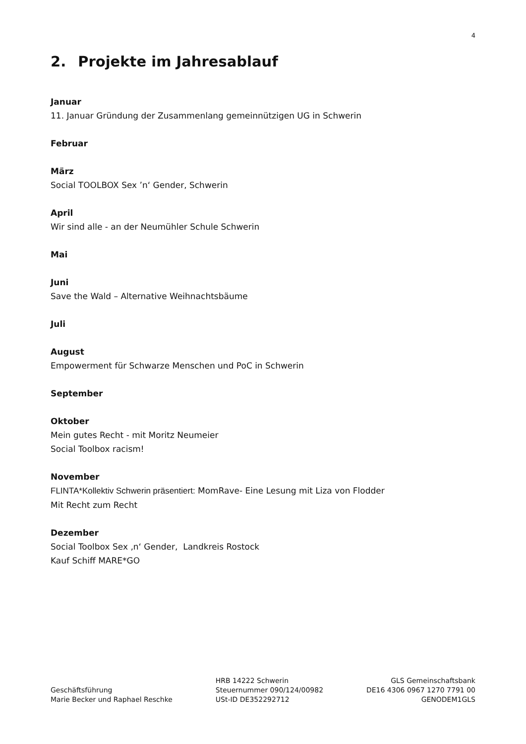4
2. Projekte im Jahresablauf
Januar
11. Januar Gründung der Zusammenlang gemeinnützigen UG in Schwerin
Februar
März
Social TOOLBOX Sex ’n‘ Gender, Schwerin
April
Wir sind alle - an der Neumühler Schule Schwerin
Mai
Juni
Save the Wald – Alternative Weihnachtsbäume
Juli
August
Empowerment für Schwarze Menschen und PoC in Schwerin
September
Oktober
Mein gutes Recht - mit Moritz Neumeier
Social Toolbox racism!
November
FLINTA*Kollektiv Schwerin präsentiert: MomRave- Eine Lesung mit Liza von Flodder
Mit Recht zum Recht
Dezember
Social Toolbox Sex ‚n‘ Gender, Landkreis Rostock
Kauf Schiff MARE*GO
Geschäftsführung
Marie Becker und Raphael Reschke
HRB 14222 Schwerin
Steuernummer 090/124/00982
USt-ID DE352292712
GLS Gemeinschaftsbank
DE16 4306 0967 1270 7791 00
GENODEM1GLS